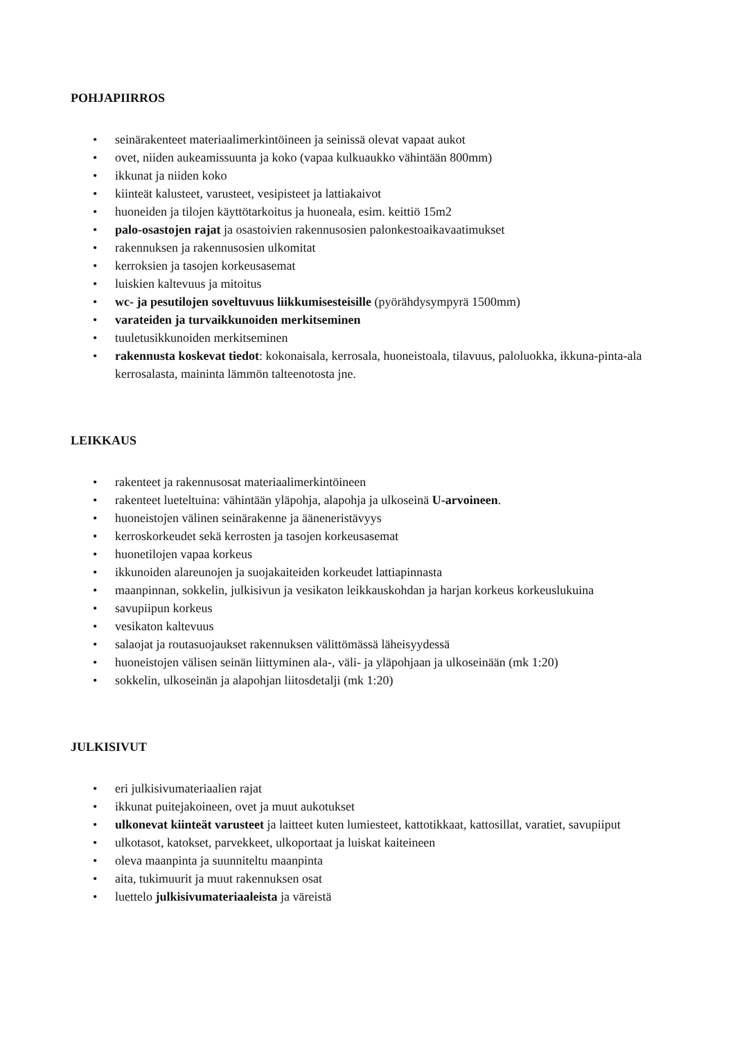POHJAPIIRROS
• seinärakenteet materiaalimerkintöineen ja seinissä olevat vapaat aukot
• ovet, niiden aukeamissuunta ja koko (vapaa kulkuaukko vähintään 800mm)
• ikkunat ja niiden koko
• kiinteät kalusteet, varusteet, vesipisteet ja lattiakaivot
• huoneiden ja tilojen käyttötarkoitus ja huoneala, esim. keittiö 15m2
• palo-osastojen rajat ja osastoivien rakennusosien palonkestoaikavaatimukset
• rakennuksen ja rakennusosien ulkomitat
• kerroksien ja tasojen korkeusasemat
• luiskien kaltevuus ja mitoitus
• wc- ja pesutilojen soveltuvuus liikkumisesteisille (pyörähdysympyrä 1500mm)
• varateiden ja turvaikkunoiden merkitseminen
• tuuletusikkunoiden merkitseminen
• rakennusta koskevat tiedot: kokonaisala, kerrosala, huoneistoala, tilavuus, paloluokka, ikkuna-pinta-ala kerrosalasta, maininta lämmön talteenotosta jne.
LEIKKAUS
• rakenteet ja rakennusosat materiaalimerkintöineen
• rakenteet lueteltuina: vähintään yläpohja, alapohja ja ulkoseinä U-arvoineen.
• huoneistojen välinen seinärakenne ja ääneneristävyys
• kerroskorkeudet sekä kerrosten ja tasojen korkeusasemat
• huonetilojen vapaa korkeus
• ikkunoiden alareunojen ja suojakaiteiden korkeudet lattiapinnasta
• maanpinnan, sokkelin, julkisivun ja vesikaton leikkauskohdan ja harjan korkeus korkeuslukuina
• savupiipun korkeus
• vesikaton kaltevuus
• salaojat ja routasuojaukset rakennuksen välittömässä läheisyydessä
• huoneistojen välisen seinän liittyminen ala-, väli- ja yläpohjaan ja ulkoseinään (mk 1:20)
• sokkelin, ulkoseinän ja alapohjan liitosdetalji (mk 1:20)
JULKISIVUT
• eri julkisivumateriaalien rajat
• ikkunat puitejakoineen, ovet ja muut aukotukset
• ulkonevat kiinteät varusteet ja laitteet kuten lumiesteet, kattotikkaat, kattosillat, varatiet, savupiiput
• ulkotasot, katokset, parvekkeet, ulkoportaat ja luiskat kaiteineen
• oleva maanpinta ja suunniteltu maanpinta
• aita, tukimuurit ja muut rakennuksen osat
• luettelo julkisivumateriaaleista ja väreistä